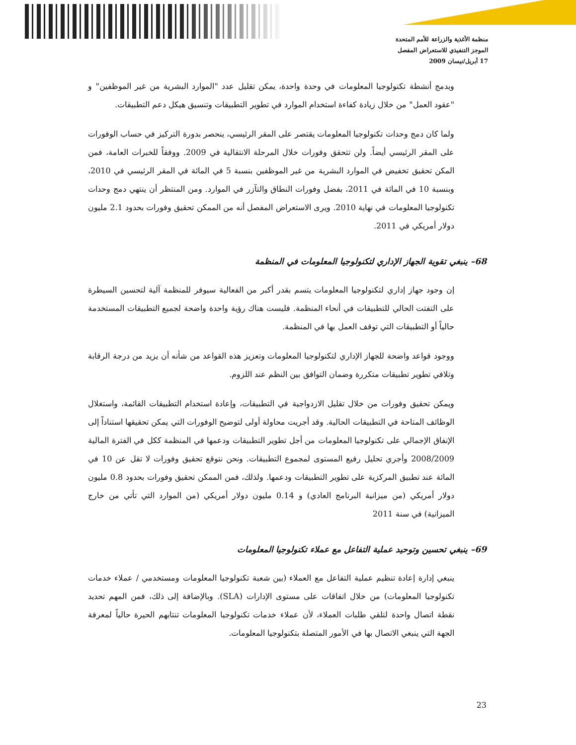منظمة الأغذية والزراعة للأمم المتحدة
الموجز التنفيذي للاستعراض المفصل
17 أبريل/نيسان 2009
وبدمج أنشطة تكنولوجيا المعلومات في وحدة واحدة، يمكن تقليل عدد "الموارد البشرية من غير الموظفين" و "عقود العمل" من خلال زيادة كفاءة استخدام الموارد في تطوير التطبيقات وتنسيق هيكل دعم التطبيقات.
ولما كان دمج وحدات تكنولوجيا المعلومات يقتصر على المقر الرئيسي، ينحصر بدورة التركيز في حساب الوفورات على المقر الرئيسي أيضاً. ولن تتحقق وفورات خلال المرحلة الانتقالية في 2009. ووفقاً للخبرات العامة، فمن المكن تحقيق تخفيض في الموارد البشرية من غير الموظفين بنسبة 5 في المائة في المقر الرئيسي في 2010، وبنسبة 10 في المائة في 2011، بفضل وفورات النطاق والتآزر في الموارد. ومن المنتظر أن ينتهي دمج وحدات تكنولوجيا المعلومات في نهاية 2010. ويرى الاستعراض المفصل أنه من الممكن تحقيق وفورات بحدود 2.1 مليون دولار أمريكي في 2011.
68– ينبغي تقوية الجهاز الإداري لتكنولوجيا المعلومات في المنظمة
إن وجود جهاز إداري لتكنولوجيا المعلومات يتسم بقدر أكبر من الفعالية سيوفر للمنظمة آلية لتحسين السيطرة على التفتت الحالي للتطبيقات في أنحاء المنظمة. فليست هناك رؤية واحدة واضحة لجميع التطبيقات المستخدمة حالياً أو التطبيقات التي توقف العمل بها في المنظمة.
ووجود قواعد واضحة للجهاز الإداري لتكنولوجيا المعلومات وتعزيز هذه القواعد من شأنه أن يزيد من درجة الرقابة وتلافي تطوير تطبيقات متكررة وضمان التوافق بين النظم عند اللزوم.
ويمكن تحقيق وفورات من خلال تقليل الازدواجية في التطبيقات، وإعادة استخدام التطبيقات القائمة، واستغلال الوظائف المتاحة في التطبيقات الحالية. وقد أجريت محاولة أولى لتوضيح الوفورات التي يمكن تحقيقها استناداً إلى الإنفاق الإجمالي على تكنولوجيا المعلومات من أجل تطوير التطبيقات ودعمها في المنظمة ككل في الفترة المالية 2008/2009 وأجري تحليل رفيع المستوى لمجموع التطبيقات. ونحن نتوقع تحقيق وفورات لا تقل عن 10 في المائة عند تطبيق المركزية على تطوير التطبيقات ودعمها. ولذلك، فمن الممكن تحقيق وفورات بحدود 0.8 مليون دولار أمريكي (من ميزانية البرنامج العادي) و 0.14 مليون دولار أمريكي (من الموارد التي تأتي من خارج الميزانية) في سنة 2011
69– ينبغي تحسين وتوحيد عملية التفاعل مع عملاء تكنولوجيا المعلومات
ينبغي إدارة إعادة تنظيم عملية التفاعل مع العملاء (بين شعبة تكنولوجيا المعلومات ومستخدمي / عملاء خدمات تكنولوجيا المعلومات) من خلال اتفاقات على مستوى الإدارات (SLA). وبالإضافة إلى ذلك، فمن المهم تحديد نقطة اتصال واحدة لتلقي طلبات العملاء، لأن عملاء خدمات تكنولوجيا المعلومات تنتابهم الحيرة حالياً لمعرفة الجهة التي ينبغي الاتصال بها في الأمور المتصلة بتكنولوجيا المعلومات.
23